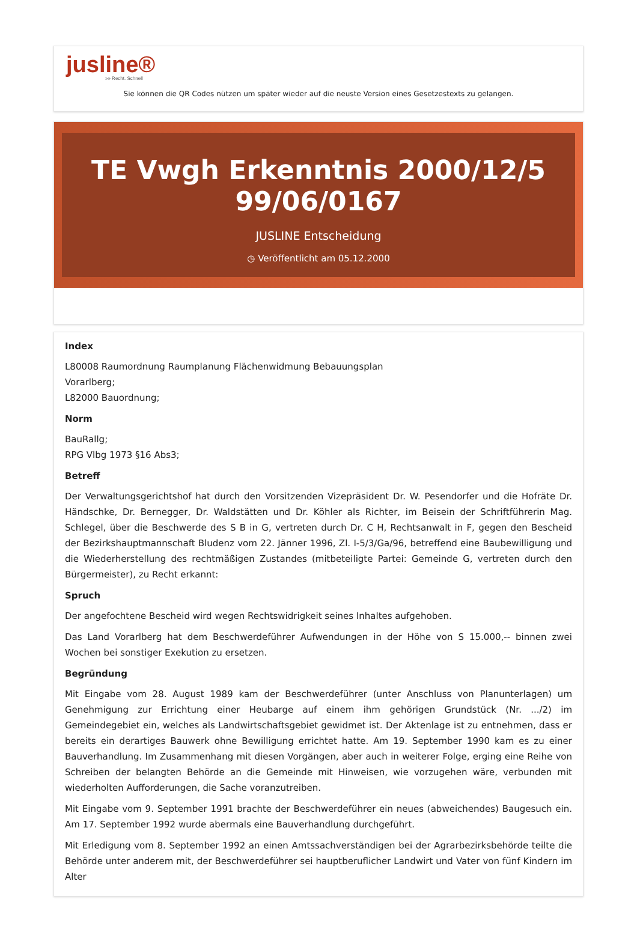jusline®
»» Recht. Schnell
Sie können die QR Codes nützen um später wieder auf die neuste Version eines Gesetzestexts zu gelangen.
TE Vwgh Erkenntnis 2000/12/5
99/06/0167
JUSLINE Entscheidung
◷ Veröffentlicht am 05.12.2000
Index
L80008 Raumordnung Raumplanung Flächenwidmung Bebauungsplan
Vorarlberg;
L82000 Bauordnung;
Norm
BauRallg;
RPG Vlbg 1973 §16 Abs3;
Betreff
Der Verwaltungsgerichtshof hat durch den Vorsitzenden Vizepräsident Dr. W. Pesendorfer und die Hofräte Dr. Händschke, Dr. Bernegger, Dr. Waldstätten und Dr. Köhler als Richter, im Beisein der Schriftführerin Mag. Schlegel, über die Beschwerde des S B in G, vertreten durch Dr. C H, Rechtsanwalt in F, gegen den Bescheid der Bezirkshauptmannschaft Bludenz vom 22. Jänner 1996, Zl. I-5/3/Ga/96, betreffend eine Baubewilligung und die Wiederherstellung des rechtmäßigen Zustandes (mitbeteiligte Partei: Gemeinde G, vertreten durch den Bürgermeister), zu Recht erkannt:
Spruch
Der angefochtene Bescheid wird wegen Rechtswidrigkeit seines Inhaltes aufgehoben.
Das Land Vorarlberg hat dem Beschwerdeführer Aufwendungen in der Höhe von S 15.000,-- binnen zwei Wochen bei sonstiger Exekution zu ersetzen.
Begründung
Mit Eingabe vom 28. August 1989 kam der Beschwerdeführer (unter Anschluss von Planunterlagen) um Genehmigung zur Errichtung einer Heubarge auf einem ihm gehörigen Grundstück (Nr. .../2) im Gemeindegebiet ein, welches als Landwirtschaftsgebiet gewidmet ist. Der Aktenlage ist zu entnehmen, dass er bereits ein derartiges Bauwerk ohne Bewilligung errichtet hatte. Am 19. September 1990 kam es zu einer Bauverhandlung. Im Zusammenhang mit diesen Vorgängen, aber auch in weiterer Folge, erging eine Reihe von Schreiben der belangten Behörde an die Gemeinde mit Hinweisen, wie vorzugehen wäre, verbunden mit wiederholten Aufforderungen, die Sache voranzutreiben.
Mit Eingabe vom 9. September 1991 brachte der Beschwerdeführer ein neues (abweichendes) Baugesuch ein. Am 17. September 1992 wurde abermals eine Bauverhandlung durchgeführt.
Mit Erledigung vom 8. September 1992 an einen Amtssachverständigen bei der Agrarbezirksbehörde teilte die Behörde unter anderem mit, der Beschwerdeführer sei hauptberuflicher Landwirt und Vater von fünf Kindern im Alter